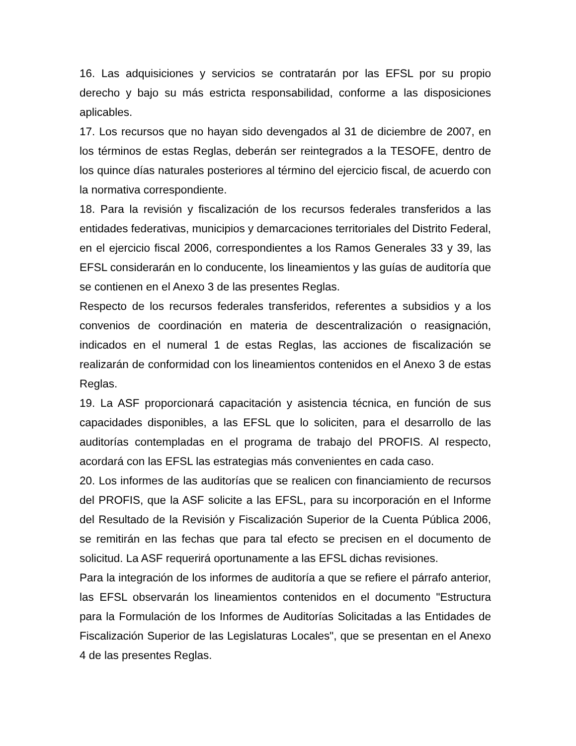16. Las adquisiciones y servicios se contratarán por las EFSL por su propio derecho y bajo su más estricta responsabilidad, conforme a las disposiciones aplicables.
17. Los recursos que no hayan sido devengados al 31 de diciembre de 2007, en los términos de estas Reglas, deberán ser reintegrados a la TESOFE, dentro de los quince días naturales posteriores al término del ejercicio fiscal, de acuerdo con la normativa correspondiente.
18. Para la revisión y fiscalización de los recursos federales transferidos a las entidades federativas, municipios y demarcaciones territoriales del Distrito Federal, en el ejercicio fiscal 2006, correspondientes a los Ramos Generales 33 y 39, las EFSL considerarán en lo conducente, los lineamientos y las guías de auditoría que se contienen en el Anexo 3 de las presentes Reglas.
Respecto de los recursos federales transferidos, referentes a subsidios y a los convenios de coordinación en materia de descentralización o reasignación, indicados en el numeral 1 de estas Reglas, las acciones de fiscalización se realizarán de conformidad con los lineamientos contenidos en el Anexo 3 de estas Reglas.
19. La ASF proporcionará capacitación y asistencia técnica, en función de sus capacidades disponibles, a las EFSL que lo soliciten, para el desarrollo de las auditorías contempladas en el programa de trabajo del PROFIS. Al respecto, acordará con las EFSL las estrategias más convenientes en cada caso.
20. Los informes de las auditorías que se realicen con financiamiento de recursos del PROFIS, que la ASF solicite a las EFSL, para su incorporación en el Informe del Resultado de la Revisión y Fiscalización Superior de la Cuenta Pública 2006, se remitirán en las fechas que para tal efecto se precisen en el documento de solicitud. La ASF requerirá oportunamente a las EFSL dichas revisiones.
Para la integración de los informes de auditoría a que se refiere el párrafo anterior, las EFSL observarán los lineamientos contenidos en el documento "Estructura para la Formulación de los Informes de Auditorías Solicitadas a las Entidades de Fiscalización Superior de las Legislaturas Locales", que se presentan en el Anexo 4 de las presentes Reglas.